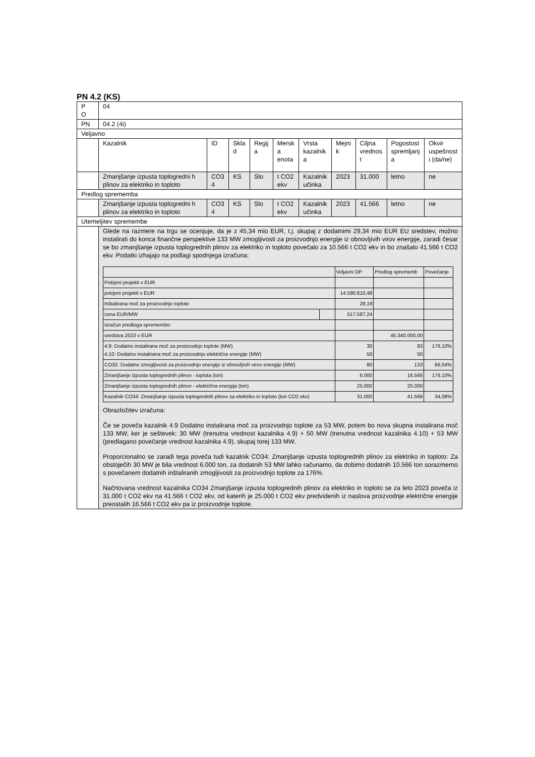PN 4.2 (KS)
| P O | 04 | | | | | | | | | |
| PN | 04.2 (4i) | | | | | | | | | |
| Veljavno | | | | | | | | | | |
| | Kazalnik | ID | Skla d | Regij a | Mersk a enota | Vrsta kazalnik a | Mejni k | Ciljna vrednos t | Pogostost spremljanj a | Okvir uspešnost i (da/ne) |
| | Zmanjšanje izpusta toplogredni h plinov za elektriko in toploto | CO3 4 | KS | Slo | t CO2 ekv | Kazalnik učinka | 2023 | 31.000 | letno | ne |
| Predlog sprememba | | | | | | | | | | |
| | Zmanjšanje izpusta toplogredni h plinov za elektriko in toploto | CO3 4 | KS | Slo | t CO2 ekv | Kazalnik učinka | 2023 | 41.566 | letno | ne |
| Utemeljitev spremembe | | | | | | | | | | |
| | Glede na razmere na trgu se ocenjuje, da je z 45,34 mio EUR, t.j. skupaj z dodatnimi 29,34 mio EUR EU sredstev, možno instalirati do konca finančne perspektive 133 MW zmogljivosti za proizvodnjo energije iz obnovljivih virov energije, zaradi česar se bo zmanjšanje izpusta toplogrednih plinov za elektriko in toploto povečalo za 10.566 t CO2 ekv in bo znašalo 41.566 t CO2 ekv. Podatki izhajajo na podlagi spodnjega izračuna: / / / Veljavni OP / Predlog sprememb / Povečanje / / Potrjeni projekti v EUR / / / / / / potrjeni projekti v EUR / / 14.590.810,48 / / / / Inštalirana moč za proizvodnjo toplote / / 28,19 / / / / cena EUR/MW / / 517.587,24 / / / / Izračun predloga spremembe: / / / / / / sredstva 2023 v EUR / / / 45.340.000,00 / / / 4.9: Dodatno instalirana moč za proizvodnjo toplote (MW) 4.10: Dodatno instalirana moč za proizvodnjo električne energije (MW) / / 30 50 / 83 50 / 176,10% / / CO32: Dodatne zmogljivosti za proizvodnjo energije iz obnovljivih virov energije (MW) / / 80 / 133 / 66,04% / / Zmanjšanje izpusta toplogrednih plinov - toplota (ton) / / 6.000 / 16.566 / 176,10% / / Zmanjšanje izpusta toplogrednih plinov - električna energija (ton) / / 25.000 / 25.000 / / / Kazalnik CO34: Zmanjšanje izpusta toplogrednih plinov za elektriko in toploto (ton CO2 ekv) / / 31.000 / 41.566 / 34,08% / Obrazložitev izračuna: Če se poveča kazalnik 4.9 Dodatno instalirana moč za proizvodnjo toplote za 53 MW, potem bo nova skupna instalirana moč 133 MW, ker je seštevek: 30 MW (trenutna vrednost kazalnika 4.9) + 50 MW (trenutna vrednost kazalnika 4.10) + 53 MW (predlagano povečanje vrednost kazalnika 4.9), skupaj torej 133 MW. Proporcionalno se zaradi tega poveča tudi kazalnik CO34: Zmanjšanje izpusta toplogrednih plinov za elektriko in toploto: Za obstoječih 30 MW je bila vrednost 6.000 ton, za dodatnih 53 MW lahko računamo, da dobimo dodatnih 10.566 ton sorazmerno s povečanem dodatnih inštaliranih zmogljivosti za proizvodnjo toplote za 176%. Načrtovana vrednost kazalnika CO34 Zmanjšanje izpusta toplogrednih plinov za elektriko in toploto se za leto 2023 poveča iz 31.000 t CO2 ekv na 41.566 t CO2 ekv, od katerih je 25.000 t CO2 ekv predvidenih iz naslova proizvodnje električne energije preostalih 16.566 t CO2 ekv pa iz proizvodnje toplote. | | | | | | | | | |